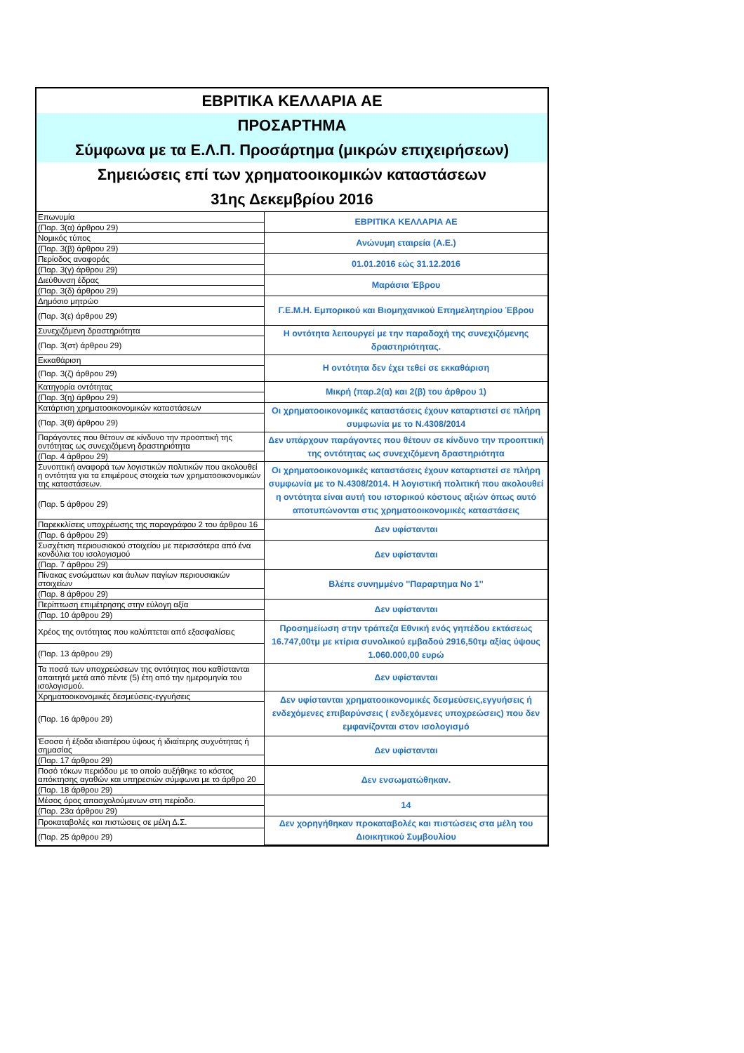ΕΒΡΙΤΙΚΑ ΚΕΛΛΑΡΙΑ ΑΕ
ΠΡΟΣΑΡΤΗΜΑ
Σύμφωνα με τα Ε.Λ.Π. Προσάρτημα (μικρών επιχειρήσεων)
Σημειώσεις επί των χρηματοοικομικών καταστάσεων
31ης Δεκεμβρίου 2016
| Επωνυμία | ΕΒΡΙΤΙΚΑ ΚΕΛΛΑΡΙΑ ΑΕ |
| (Παρ. 3(α) άρθρου 29) | |
| Νομικός τύπος | Ανώνυμη εταιρεία (Α.Ε.) |
| (Παρ. 3(β) άρθρου 29) | |
| Περίοδος αναφοράς | 01.01.2016 εώς 31.12.2016 |
| (Παρ. 3(γ) άρθρου 29) | |
| Διεύθυνση έδρας | Μαράσια Έβρου |
| (Παρ. 3(δ) άρθρου 29) | |
| Δημόσιο μητρώο | Γ.Ε.Μ.Η. Εμπορικού και Βιομηχανικού Επημελητηρίου Έβρου |
| (Παρ. 3(ε) άρθρου 29) | |
| Συνεχιζόμενη δραστηριότητα | Η οντότητα λειτουργεί με την παραδοχή της συνεχιζόμενης δραστηριότητας. |
| (Παρ. 3(στ) άρθρου 29) | |
| Εκκαθάριση | Η οντότητα δεν έχει τεθεί σε εκκαθάριση |
| (Παρ. 3(ζ) άρθρου 29) | |
| Κατηγορία οντότητας | Μικρή (παρ.2(α) και 2(β) του άρθρου 1) |
| (Παρ. 3(η) άρθρου 29) | |
| Κατάρτιση χρηματοοικονομικών καταστάσεων | Οι χρηματοοικονομικές καταστάσεις έχουν καταρτιστεί σε πλήρη συμφωνία με το Ν.4308/2014 |
| (Παρ. 3(θ) άρθρου 29) | |
| Παράγοντες που θέτουν σε κίνδυνο την προοπτική της οντότητας ως συνεχιζόμενη δραστηριότητα | Δεν υπάρχουν παράγοντες που θέτουν σε κίνδυνο την προοπτική της οντότητας ως συνεχιζόμενη δραστηριότητα |
| (Παρ. 4 άρθρου 29) | |
| Συνοπτική αναφορά των λογιστικών πολιτικών που ακολουθεί η οντότητα για τα επιμέρους στοιχεία των χρηματοοικονομικών της καταστάσεων. | Οι χρηματοοικονομικές καταστάσεις έχουν καταρτιστεί σε πλήρη συμφωνία με το Ν.4308/2014. Η λογιστική πολιτική που ακολουθεί η οντότητα είναι αυτή του ιστορικού κόστους αξιών όπως αυτό αποτυπώνονται στις χρηματοοικονομικές καταστάσεις |
| (Παρ. 5 άρθρου 29) | |
| Παρεκκλίσεις υποχρέωσης της παραγράφου 2 του άρθρου 16 | Δεν υφίστανται |
| (Παρ. 6 άρθρου 29) | |
| Συσχέτιση περιουσιακού στοιχείου με περισσότερα από ένα κονδύλια του ισολογισμού | Δεν υφίστανται |
| (Παρ. 7 άρθρου 29) | |
| Πίνακας ενσώματων και άυλων παγίων περιουσιακών στοιχείων | Βλέπε συνημμένο ''Παραρτημα Νο 1'' |
| (Παρ. 8 άρθρου 29) | |
| Περίπτωση επιμέτρησης στην εύλογη αξία | Δεν υφίστανται |
| (Παρ. 10 άρθρου 29) | |
| Χρέος της οντότητας που καλύπτεται από εξασφαλίσεις | Προσημείωση στην τράπεζα Εθνική ενός γηπέδου εκτάσεως 16.747,00τμ με κτίρια συνολικού εμβαδού 2916,50τμ αξίας ύψους 1.060.000,00 ευρώ |
| (Παρ. 13 άρθρου 29) | |
| Τα ποσά των υποχρεώσεων της οντότητας που καθίστανται απαιτητά μετά από πέντε (5) έτη από την ημερομηνία του ισολογισμού. | Δεν υφίστανται |
| Χρηματοοικονομικές δεσμεύσεις-εγγυήσεις | Δεν υφίστανται χρηματοοικονομικές δεσμεύσεις,εγγυήσεις ή ενδεχόμενες επιβαρύνσεις ( ενδεχόμενες υποχρεώσεις) που δεν εμφανίζονται στον ισολογισμό |
| (Παρ. 16 άρθρου 29) | |
| Έσοσα ή έξοδα ιδιαιτέρου ύψους ή ιδιαίτερης συχνότητας ή σημασίας | Δεν υφίστανται |
| (Παρ. 17 άρθρου 29) | |
| Ποσό τόκων περιόδου με το οποίο αυξήθηκε το κόστος απόκτησης αγαθών και υπηρεσιών σύμφωνα με το άρθρο 20 | Δεν ενσωματώθηκαν. |
| (Παρ. 18 άρθρου 29) | |
| Μέσος όρος απασχολούμενων στη περίοδο. | 14 |
| (Παρ. 23α άρθρου 29) | |
| Προκαταβολές και πιστώσεις σε μέλη Δ.Σ. | Δεν χορηγήθηκαν προκαταβολές και πιστώσεις στα μέλη του Διοικητικού Συμβουλίου |
| (Παρ. 25 άρθρου 29) | |